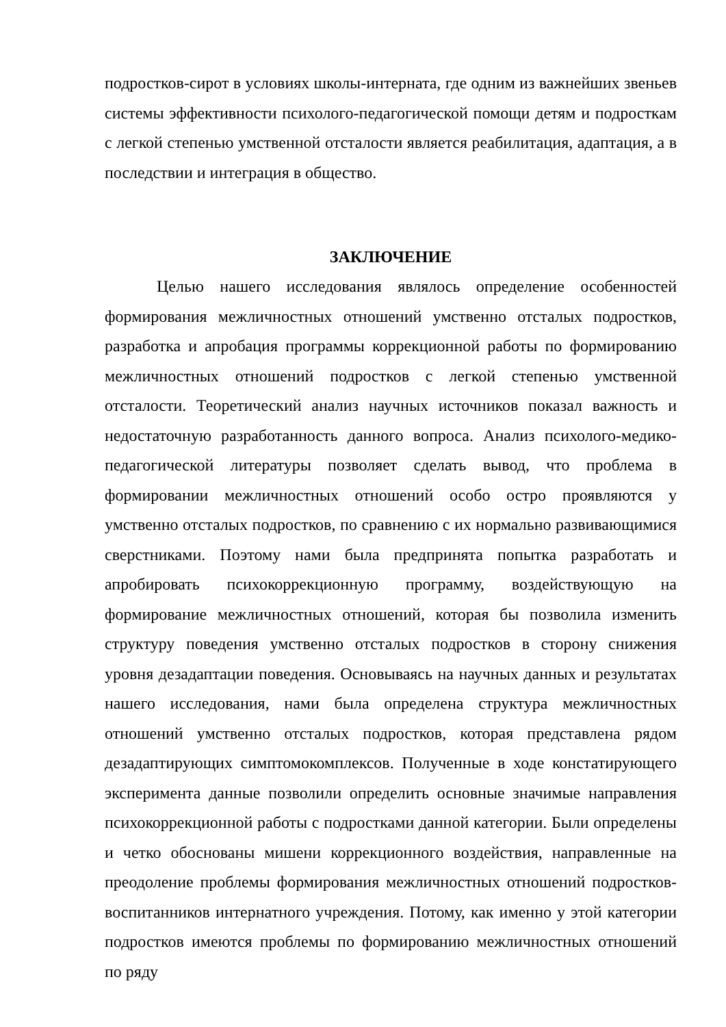подростков-сирот в условиях школы-интерната, где одним из важнейших звеньев системы эффективности психолого-педагогической помощи детям и подросткам с легкой степенью умственной отсталости является реабилитация, адаптация, а в последствии и интеграция в общество.
ЗАКЛЮЧЕНИЕ
Целью нашего исследования являлось определение особенностей формирования межличностных отношений умственно отсталых подростков, разработка и апробация программы коррекционной работы по формированию межличностных отношений подростков с легкой степенью умственной отсталости. Теоретический анализ научных источников показал важность и недостаточную разработанность данного вопроса. Анализ психолого-медико-педагогической литературы позволяет сделать вывод, что проблема в формировании межличностных отношений особо остро проявляются у умственно отсталых подростков, по сравнению с их нормально развивающимися сверстниками. Поэтому нами была предпринята попытка разработать и апробировать психокоррекционную программу, воздействующую на формирование межличностных отношений, которая бы позволила изменить структуру поведения умственно отсталых подростков в сторону снижения уровня дезадаптации поведения. Основываясь на научных данных и результатах нашего исследования, нами была определена структура межличностных отношений умственно отсталых подростков, которая представлена рядом дезадаптирующих симптомокомплексов. Полученные в ходе констатирующего эксперимента данные позволили определить основные значимые направления психокоррекционной работы с подростками данной категории. Были определены и четко обоснованы мишени коррекционного воздействия, направленные на преодоление проблемы формирования межличностных отношений подростков- воспитанников интернатного учреждения. Потому, как именно у этой категории подростков имеются проблемы по формированию межличностных отношений по ряду